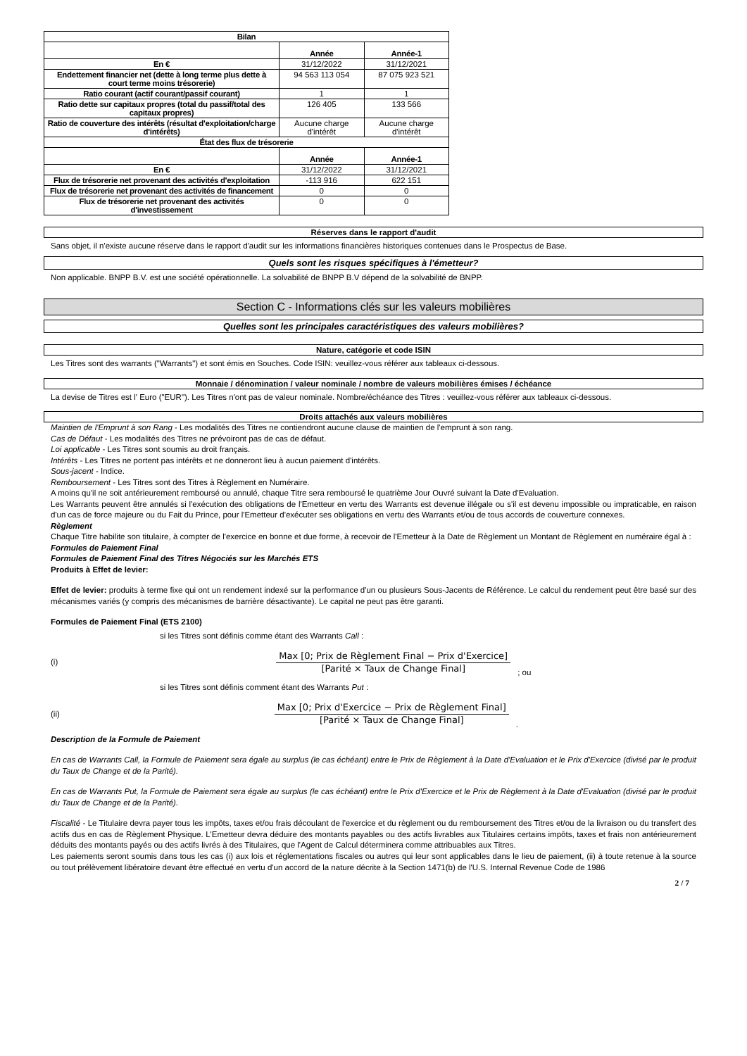| Bilan | | |
| --- | --- | --- |
| | Année | Année-1 |
| En € | 31/12/2022 | 31/12/2021 |
| Endettement financier net (dette à long terme plus dette à court terme moins trésorerie) | 94 563 113 054 | 87 075 923 521 |
| Ratio courant (actif courant/passif courant) | 1 | 1 |
| Ratio dette sur capitaux propres (total du passif/total des capitaux propres) | 126 405 | 133 566 |
| Ratio de couverture des intérêts (résultat d'exploitation/charge d'intérêts) | Aucune charge d'intérêt | Aucune charge d'intérêt |
| État des flux de trésorerie | | |
| | Année | Année-1 |
| En € | 31/12/2022 | 31/12/2021 |
| Flux de trésorerie net provenant des activités d'exploitation | -113 916 | 622 151 |
| Flux de trésorerie net provenant des activités de financement | 0 | 0 |
| Flux de trésorerie net provenant des activités d'investissement | 0 | 0 |
Réserves dans le rapport d'audit
Sans objet, il n'existe aucune réserve dans le rapport d'audit sur les informations financières historiques contenues dans le Prospectus de Base.
Quels sont les risques spécifiques à l'émetteur?
Non applicable. BNPP B.V. est une société opérationnelle. La solvabilité de BNPP B.V dépend de la solvabilité de BNPP.
Section C - Informations clés sur les valeurs mobilières
Quelles sont les principales caractéristiques des valeurs mobilières?
Nature, catégorie et code ISIN
Les Titres sont des warrants ("Warrants") et sont émis en Souches. Code ISIN: veuillez-vous référer aux tableaux ci-dessous.
Monnaie / dénomination / valeur nominale / nombre de valeurs mobilières émises / échéance
La devise de Titres est l' Euro ("EUR"). Les Titres n'ont pas de valeur nominale. Nombre/échéance des Titres : veuillez-vous référer aux tableaux ci-dessous.
Droits attachés aux valeurs mobilières
Maintien de l'Emprunt à son Rang - Les modalités des Titres ne contiendront aucune clause de maintien de l'emprunt à son rang.
Cas de Défaut - Les modalités des Titres ne prévoiront pas de cas de défaut.
Loi applicable - Les Titres sont soumis au droit français.
Intérêts - Les Titres ne portent pas intérêts et ne donneront lieu à aucun paiement d'intérêts.
Sous-jacent - Indice.
Remboursement - Les Titres sont des Titres à Règlement en Numéraire.
A moins qu'il ne soit antérieurement remboursé ou annulé, chaque Titre sera remboursé le quatrième Jour Ouvré suivant la Date d'Evaluation.
Les Warrants peuvent être annulés si l'exécution des obligations de l'Emetteur en vertu des Warrants est devenue illégale ou s'il est devenu impossible ou impraticable, en raison d'un cas de force majeure ou du Fait du Prince, pour l'Emetteur d'exécuter ses obligations en vertu des Warrants et/ou de tous accords de couverture connexes.
Règlement
Chaque Titre habilite son titulaire, à compter de l'exercice en bonne et due forme, à recevoir de l'Emetteur à la Date de Règlement un Montant de Règlement en numéraire égal à :
Formules de Paiement Final
Formules de Paiement Final des Titres Négociés sur les Marchés ETS
Produits à Effet de levier:
Effet de levier: produits à terme fixe qui ont un rendement indexé sur la performance d'un ou plusieurs Sous-Jacents de Référence. Le calcul du rendement peut être basé sur des mécanismes variés (y compris des mécanismes de barrière désactivante). Le capital ne peut pas être garanti.
Formules de Paiement Final (ETS 2100)
si les Titres sont définis comme étant des Warrants Call :
(i)
Max [0; Prix de Règlement Final − Prix d'Exercice]
[Parité × Taux de Change Final]
; ou
si les Titres sont définis comment étant des Warrants Put :
(ii)
Max [0; Prix d'Exercice − Prix de Règlement Final]
[Parité × Taux de Change Final]
.
Description de la Formule de Paiement
En cas de Warrants Call, la Formule de Paiement sera égale au surplus (le cas échéant) entre le Prix de Règlement à la Date d'Evaluation et le Prix d'Exercice (divisé par le produit du Taux de Change et de la Parité).
En cas de Warrants Put, la Formule de Paiement sera égale au surplus (le cas échéant) entre le Prix d'Exercice et le Prix de Règlement à la Date d'Evaluation (divisé par le produit du Taux de Change et de la Parité).
Fiscalité - Le Titulaire devra payer tous les impôts, taxes et/ou frais découlant de l'exercice et du règlement ou du remboursement des Titres et/ou de la livraison ou du transfert des actifs dus en cas de Règlement Physique. L'Emetteur devra déduire des montants payables ou des actifs livrables aux Titulaires certains impôts, taxes et frais non antérieurement déduits des montants payés ou des actifs livrés à des Titulaires, que l'Agent de Calcul déterminera comme attribuables aux Titres.
Les paiements seront soumis dans tous les cas (i) aux lois et réglementations fiscales ou autres qui leur sont applicables dans le lieu de paiement, (ii) à toute retenue à la source ou tout prélèvement libératoire devant être effectué en vertu d'un accord de la nature décrite à la Section 1471(b) de l'U.S. Internal Revenue Code de 1986
2 / 7